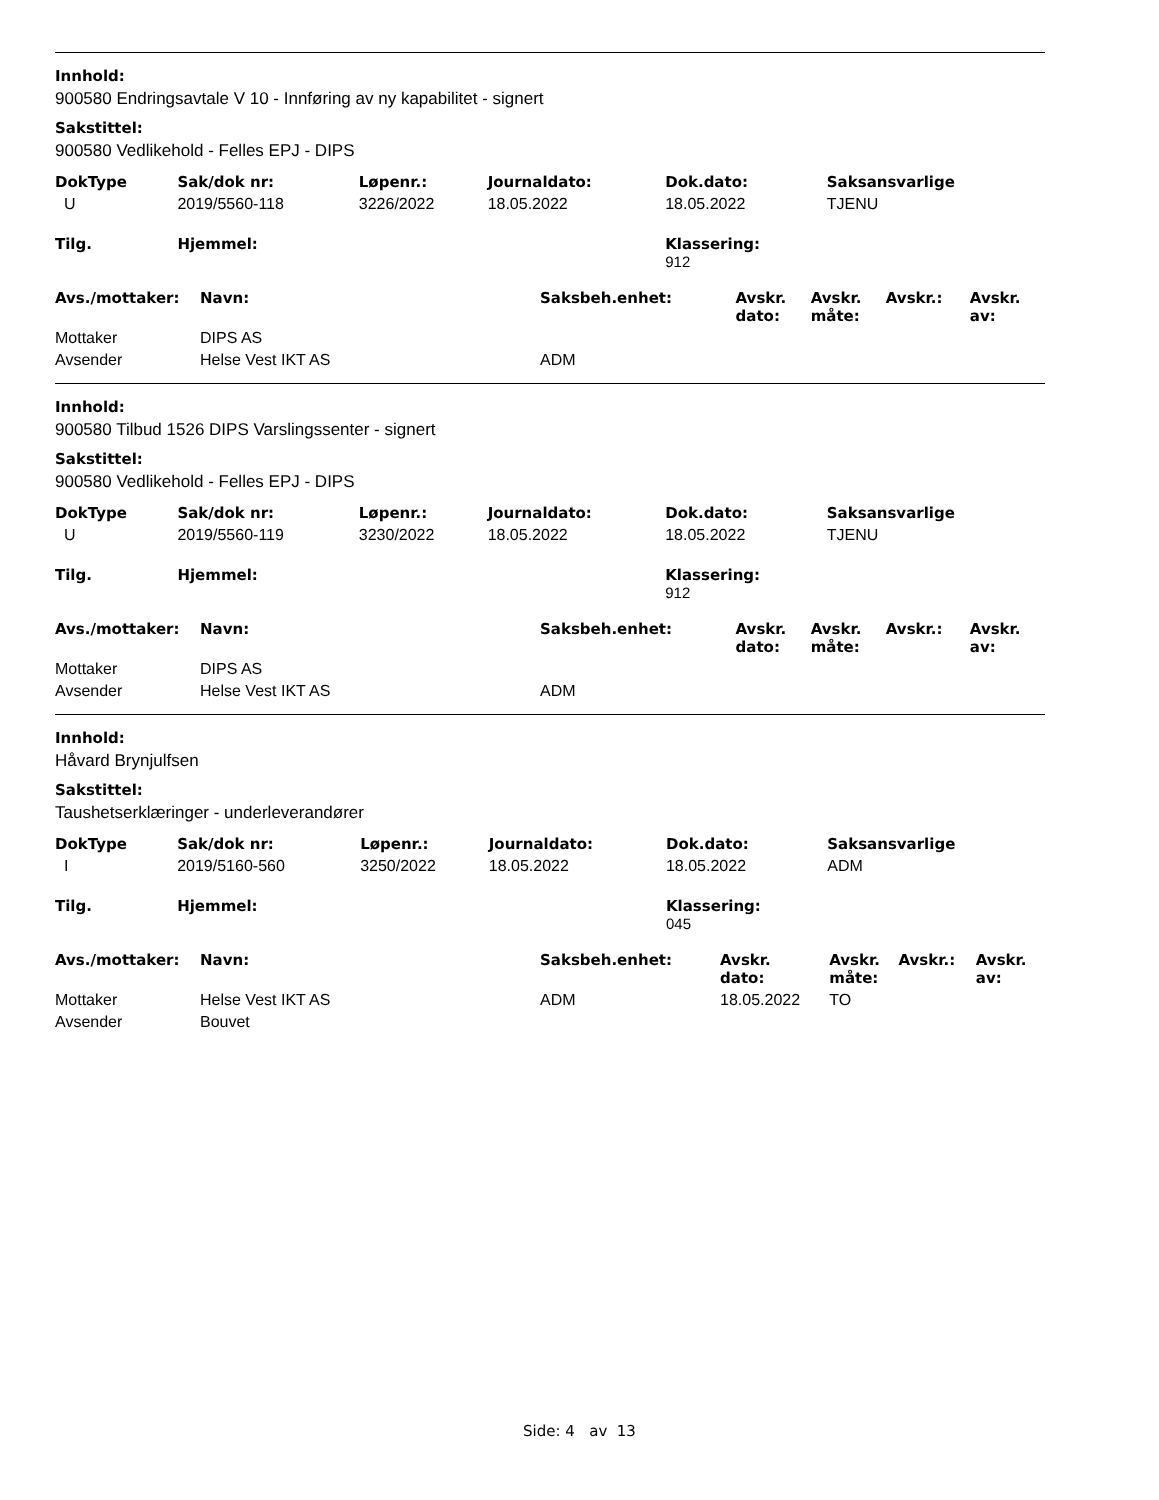Innhold:
900580 Endringsavtale V 10 - Innføring av ny kapabilitet - signert
Sakstittel:
900580 Vedlikehold - Felles EPJ - DIPS
| DokType | Sak/dok nr: | Løpenr.: | Journaldato: | Dok.dato: | Saksansvarlige |
| --- | --- | --- | --- | --- | --- |
| U | 2019/5560-118 | 3226/2022 | 18.05.2022 | 18.05.2022 | TJENU |
| Tilg. | Hjemmel: | | | Klassering: 912 | |
| Avs./mottaker: | Navn: | Saksbeh.enhet: | Avskr. dato: | Avskr. måte: | Avskr.: | Avskr. av: |
| --- | --- | --- | --- | --- | --- | --- |
| Mottaker | DIPS AS | | | | | |
| Avsender | Helse Vest IKT AS | ADM | | | | |
Innhold:
900580 Tilbud 1526 DIPS Varslingssenter - signert
Sakstittel:
900580 Vedlikehold - Felles EPJ - DIPS
| DokType | Sak/dok nr: | Løpenr.: | Journaldato: | Dok.dato: | Saksansvarlige |
| --- | --- | --- | --- | --- | --- |
| U | 2019/5560-119 | 3230/2022 | 18.05.2022 | 18.05.2022 | TJENU |
| Tilg. | Hjemmel: | | | Klassering: 912 | |
| Avs./mottaker: | Navn: | Saksbeh.enhet: | Avskr. dato: | Avskr. måte: | Avskr.: | Avskr. av: |
| --- | --- | --- | --- | --- | --- | --- |
| Mottaker | DIPS AS | | | | | |
| Avsender | Helse Vest IKT AS | ADM | | | | |
Innhold:
Håvard Brynjulfsen
Sakstittel:
Taushetserklæringer - underleverandører
| DokType | Sak/dok nr: | Løpenr.: | Journaldato: | Dok.dato: | Saksansvarlige |
| --- | --- | --- | --- | --- | --- |
| I | 2019/5160-560 | 3250/2022 | 18.05.2022 | 18.05.2022 | ADM |
| Tilg. | Hjemmel: | | | Klassering: 045 | |
| Avs./mottaker: | Navn: | Saksbeh.enhet: | Avskr. dato: | Avskr. måte: | Avskr.: | Avskr. av: |
| --- | --- | --- | --- | --- | --- | --- |
| Mottaker | Helse Vest IKT AS | ADM | 18.05.2022 | TO | | |
| Avsender | Bouvet | | | | | |
Side: 4 av 13